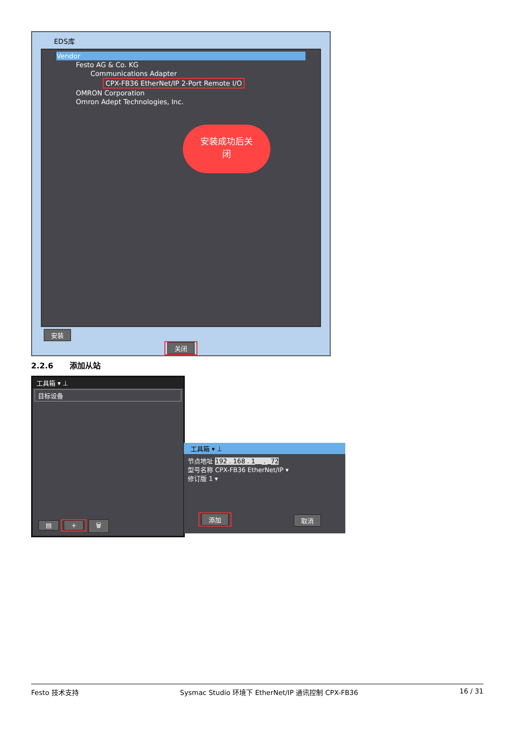EDS库
Vendor
Festo AG & Co. KG
Communications Adapter
CPX-FB36 EtherNet/IP 2-Port Remote I/O
OMRON Corporation
Omron Adept Technologies, Inc.
安装成功后关
闭
安装
关闭
2.2.6 添加从站
工具箱 ▾ ⊥
目标设备
▤ + 🗑
工具箱 ▾ ⊥
节点地址 192 . 168 . 1__ . _72
型号名称 CPX-FB36 EtherNet/IP ▾
修订版 1 ▾
添加 取消
Festo 技术支持 Sysmac Studio 环境下 EtherNet/IP 通讯控制 CPX-FB36 16 / 31